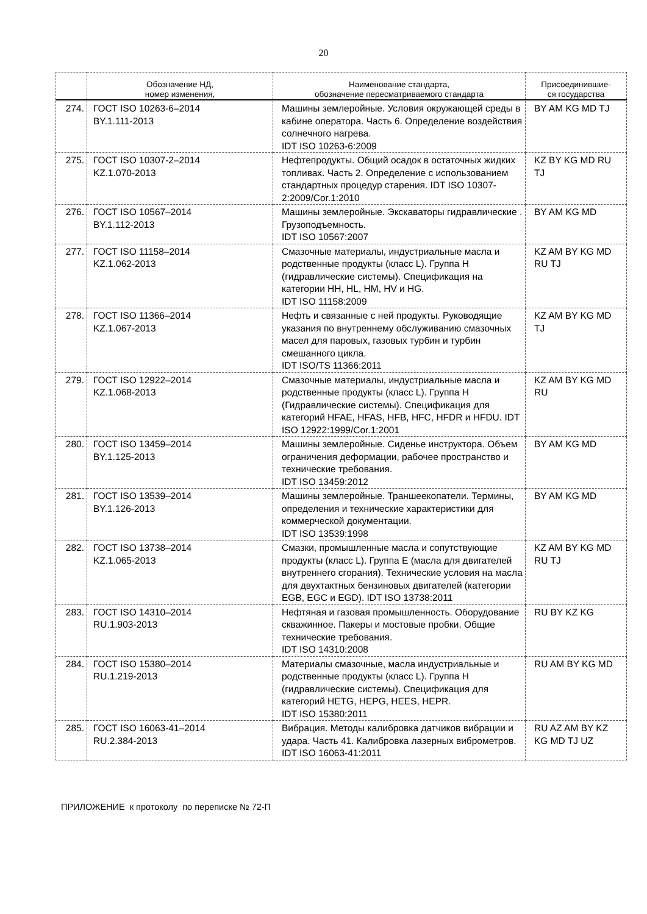20
| | Обозначение НД, номер изменения, | Наименование стандарта, обозначение пересматриваемого стандарта | Присоединившие- ся государства |
| --- | --- | --- | --- |
| 274. | ГОСТ ISO 10263-6–2014 BY.1.111-2013 | Машины землеройные. Условия окружающей среды в кабине оператора. Часть 6. Определение воздействия солнечного нагрева. IDT ISO 10263-6:2009 | BY AM KG MD TJ |
| 275. | ГОСТ ISO 10307-2–2014 KZ.1.070-2013 | Нефтепродукты. Общий осадок в остаточных жидких топливах. Часть 2. Определение с использованием стандартных процедур старения. IDT ISO 10307-2:2009/Cor.1:2010 | KZ BY KG MD RU TJ |
| 276. | ГОСТ ISO 10567–2014 BY.1.112-2013 | Машины землеройные. Экскаваторы гидравлические . Грузоподъемность. IDT ISO 10567:2007 | BY AM KG MD |
| 277. | ГОСТ ISO 11158–2014 KZ.1.062-2013 | Смазочные материалы, индустриальные масла и родственные продукты (класс L). Группа H (гидравлические системы). Спецификация на категории HH, HL, HM, HV и HG. IDT ISO 11158:2009 | KZ AM BY KG MD RU TJ |
| 278. | ГОСТ ISO 11366–2014 KZ.1.067-2013 | Нефть и связанные с ней продукты. Руководящие указания по внутреннему обслуживанию смазочных масел для паровых, газовых турбин и турбин смешанного цикла. IDT ISO/TS 11366:2011 | KZ AM BY KG MD TJ |
| 279. | ГОСТ ISO 12922–2014 KZ.1.068-2013 | Смазочные материалы, индустриальные масла и родственные продукты (класс L). Группа H (Гидравлические системы). Спецификация для категорий HFAE, HFAS, HFB, HFC, HFDR и HFDU. IDT ISO 12922:1999/Cor.1:2001 | KZ AM BY KG MD RU |
| 280. | ГОСТ ISO 13459–2014 BY.1.125-2013 | Машины землеройные. Сиденье инструктора. Объем ограничения деформации, рабочее пространство и технические требования. IDT ISO 13459:2012 | BY AM KG MD |
| 281. | ГОСТ ISO 13539–2014 BY.1.126-2013 | Машины землеройные. Траншеекопатели. Термины, определения и технические характеристики для коммерческой документации. IDT ISO 13539:1998 | BY AM KG MD |
| 282. | ГОСТ ISO 13738–2014 KZ.1.065-2013 | Смазки, промышленные масла и сопутствующие продукты (класс L). Группа E (масла для двигателей внутреннего сгорания). Технические условия на масла для двухтактных бензиновых двигателей (категории EGB, EGC и EGD). IDT ISO 13738:2011 | KZ AM BY KG MD RU TJ |
| 283. | ГОСТ ISO 14310–2014 RU.1.903-2013 | Нефтяная и газовая промышленность. Оборудование скважинное. Пакеры и мостовые пробки. Общие технические требования. IDT ISO 14310:2008 | RU BY KZ KG |
| 284. | ГОСТ ISO 15380–2014 RU.1.219-2013 | Материалы смазочные, масла индустриальные и родственные продукты (класс L). Группа H (гидравлические системы). Спецификация для категорий HETG, HEPG, HEES, HEPR. IDT ISO 15380:2011 | RU AM BY KG MD |
| 285. | ГОСТ ISO 16063-41–2014 RU.2.384-2013 | Вибрация. Методы калибровка датчиков вибрации и удара. Часть 41. Калибровка лазерных виброметров. IDT ISO 16063-41:2011 | RU AZ AM BY KZ KG MD TJ UZ |
ПРИЛОЖЕНИЕ к протоколу по переписке № 72-П